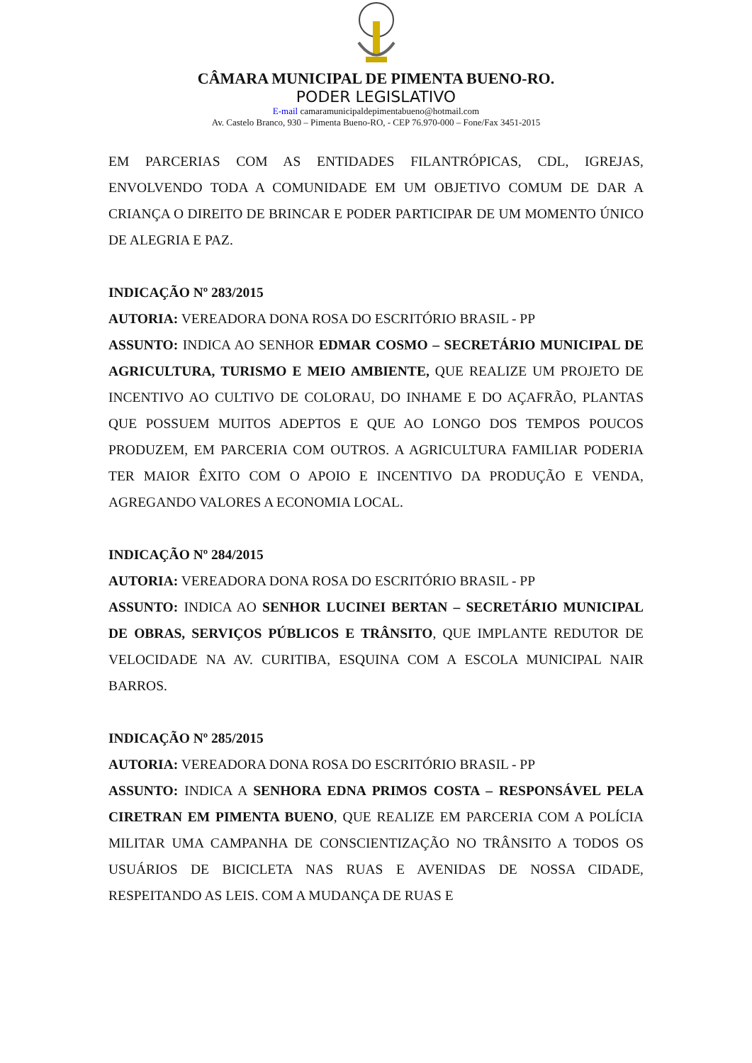CÂMARA MUNICIPAL DE PIMENTA BUENO-RO.
PODER LEGISLATIVO
E-mail camaramunicipaldepimentabueno@hotmail.com
Av. Castelo Branco, 930 – Pimenta Bueno-RO, - CEP 76.970-000 – Fone/Fax 3451-2015
EM PARCERIAS COM AS ENTIDADES FILANTRÓPICAS, CDL, IGREJAS, ENVOLVENDO TODA A COMUNIDADE EM UM OBJETIVO COMUM DE DAR A CRIANÇA O DIREITO DE BRINCAR E PODER PARTICIPAR DE UM MOMENTO ÚNICO DE ALEGRIA E PAZ.
INDICAÇÃO Nº 283/2015
AUTORIA: VEREADORA DONA ROSA DO ESCRITÓRIO BRASIL - PP
ASSUNTO: INDICA AO SENHOR EDMAR COSMO – SECRETÁRIO MUNICIPAL DE AGRICULTURA, TURISMO E MEIO AMBIENTE, QUE REALIZE UM PROJETO DE INCENTIVO AO CULTIVO DE COLORAU, DO INHAME E DO AÇAFRÃO, PLANTAS QUE POSSUEM MUITOS ADEPTOS E QUE AO LONGO DOS TEMPOS POUCOS PRODUZEM, EM PARCERIA COM OUTROS. A AGRICULTURA FAMILIAR PODERIA TER MAIOR ÊXITO COM O APOIO E INCENTIVO DA PRODUÇÃO E VENDA, AGREGANDO VALORES A ECONOMIA LOCAL.
INDICAÇÃO Nº 284/2015
AUTORIA: VEREADORA DONA ROSA DO ESCRITÓRIO BRASIL - PP
ASSUNTO: INDICA AO SENHOR LUCINEI BERTAN – SECRETÁRIO MUNICIPAL DE OBRAS, SERVIÇOS PÚBLICOS E TRÂNSITO, QUE IMPLANTE REDUTOR DE VELOCIDADE NA AV. CURITIBA, ESQUINA COM A ESCOLA MUNICIPAL NAIR BARROS.
INDICAÇÃO Nº 285/2015
AUTORIA: VEREADORA DONA ROSA DO ESCRITÓRIO BRASIL - PP
ASSUNTO: INDICA A SENHORA EDNA PRIMOS COSTA – RESPONSÁVEL PELA CIRETRAN EM PIMENTA BUENO, QUE REALIZE EM PARCERIA COM A POLÍCIA MILITAR UMA CAMPANHA DE CONSCIENTIZAÇÃO NO TRÂNSITO A TODOS OS USUÁRIOS DE BICICLETA NAS RUAS E AVENIDAS DE NOSSA CIDADE, RESPEITANDO AS LEIS. COM A MUDANÇA DE RUAS E